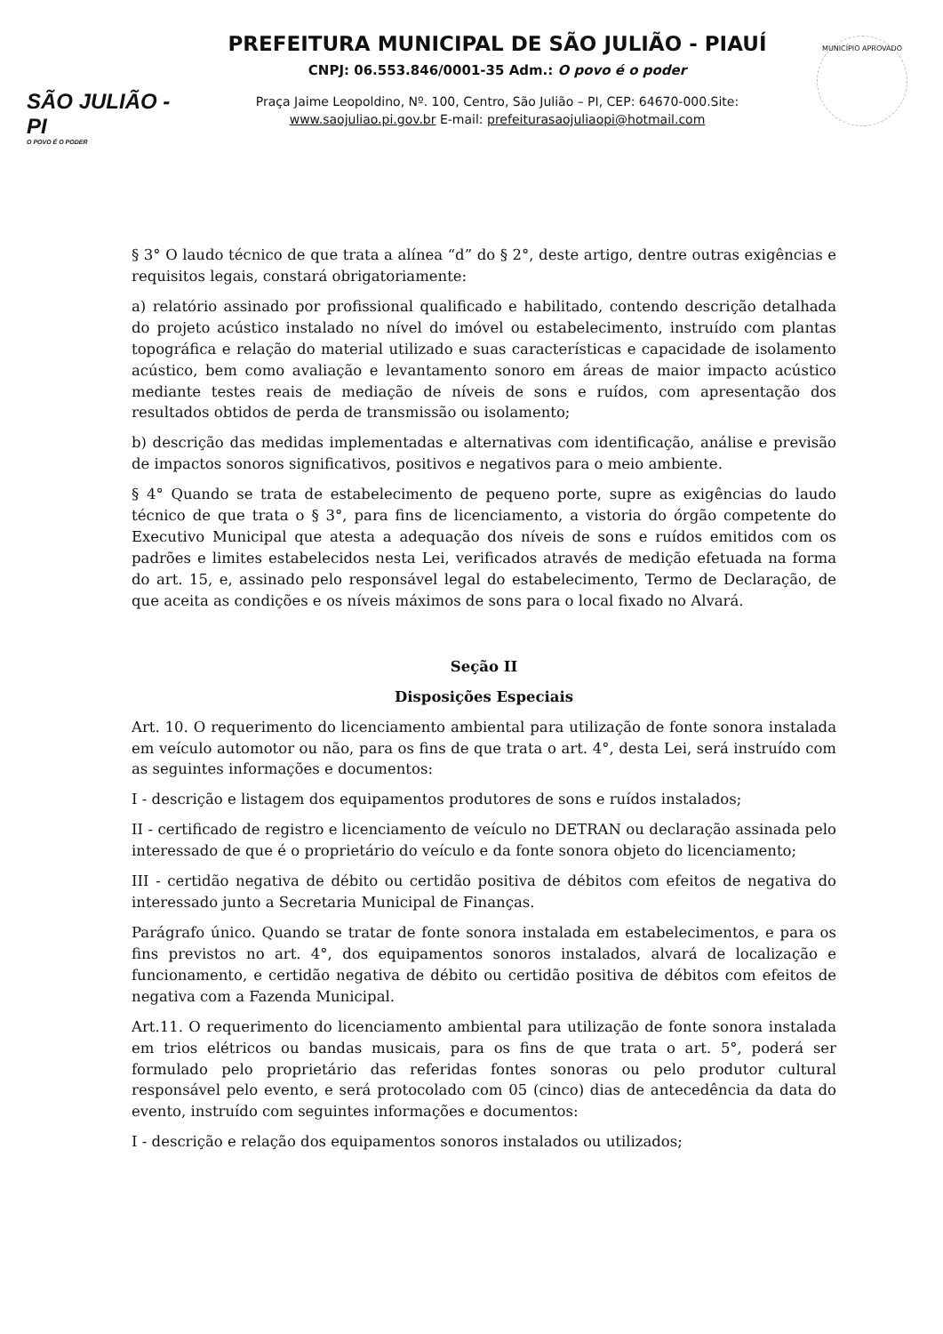SÃO JULIÃO - PI
O POVO É O PODER
PREFEITURA MUNICIPAL DE SÃO JULIÃO - PIAUÍ
CNPJ: 06.553.846/0001-35 Adm.: O povo é o poder
Praça Jaime Leopoldino, Nº. 100, Centro, São Julião – PI, CEP: 64670-000.Site:
www.saojuliao.pi.gov.br E-mail: prefeiturasaojuliaopi@hotmail.com
MUNICÍPIO APROVADO
§ 3° O laudo técnico de que trata a alínea “d” do § 2°, deste artigo, dentre outras exigências e requisitos legais, constará obrigatoriamente:
a) relatório assinado por profissional qualificado e habilitado, contendo descrição detalhada do projeto acústico instalado no nível do imóvel ou estabelecimento, instruído com plantas topográfica e relação do material utilizado e suas características e capacidade de isolamento acústico, bem como avaliação e levantamento sonoro em áreas de maior impacto acústico mediante testes reais de mediação de níveis de sons e ruídos, com apresentação dos resultados obtidos de perda de transmissão ou isolamento;
b) descrição das medidas implementadas e alternativas com identificação, análise e previsão de impactos sonoros significativos, positivos e negativos para o meio ambiente.
§ 4° Quando se trata de estabelecimento de pequeno porte, supre as exigências do laudo técnico de que trata o § 3°, para fins de licenciamento, a vistoria do órgão competente do Executivo Municipal que atesta a adequação dos níveis de sons e ruídos emitidos com os padrões e limites estabelecidos nesta Lei, verificados através de medição efetuada na forma do art. 15, e, assinado pelo responsável legal do estabelecimento, Termo de Declaração, de que aceita as condições e os níveis máximos de sons para o local fixado no Alvará.
Seção II
Disposições Especiais
Art. 10. O requerimento do licenciamento ambiental para utilização de fonte sonora instalada em veículo automotor ou não, para os fins de que trata o art. 4°, desta Lei, será instruído com as seguintes informações e documentos:
I - descrição e listagem dos equipamentos produtores de sons e ruídos instalados;
II - certificado de registro e licenciamento de veículo no DETRAN ou declaração assinada pelo interessado de que é o proprietário do veículo e da fonte sonora objeto do licenciamento;
III - certidão negativa de débito ou certidão positiva de débitos com efeitos de negativa do interessado junto a Secretaria Municipal de Finanças.
Parágrafo único. Quando se tratar de fonte sonora instalada em estabelecimentos, e para os fins previstos no art. 4°, dos equipamentos sonoros instalados, alvará de localização e funcionamento, e certidão negativa de débito ou certidão positiva de débitos com efeitos de negativa com a Fazenda Municipal.
Art.11. O requerimento do licenciamento ambiental para utilização de fonte sonora instalada em trios elétricos ou bandas musicais, para os fins de que trata o art. 5°, poderá ser formulado pelo proprietário das referidas fontes sonoras ou pelo produtor cultural responsável pelo evento, e será protocolado com 05 (cinco) dias de antecedência da data do evento, instruído com seguintes informações e documentos:
I - descrição e relação dos equipamentos sonoros instalados ou utilizados;